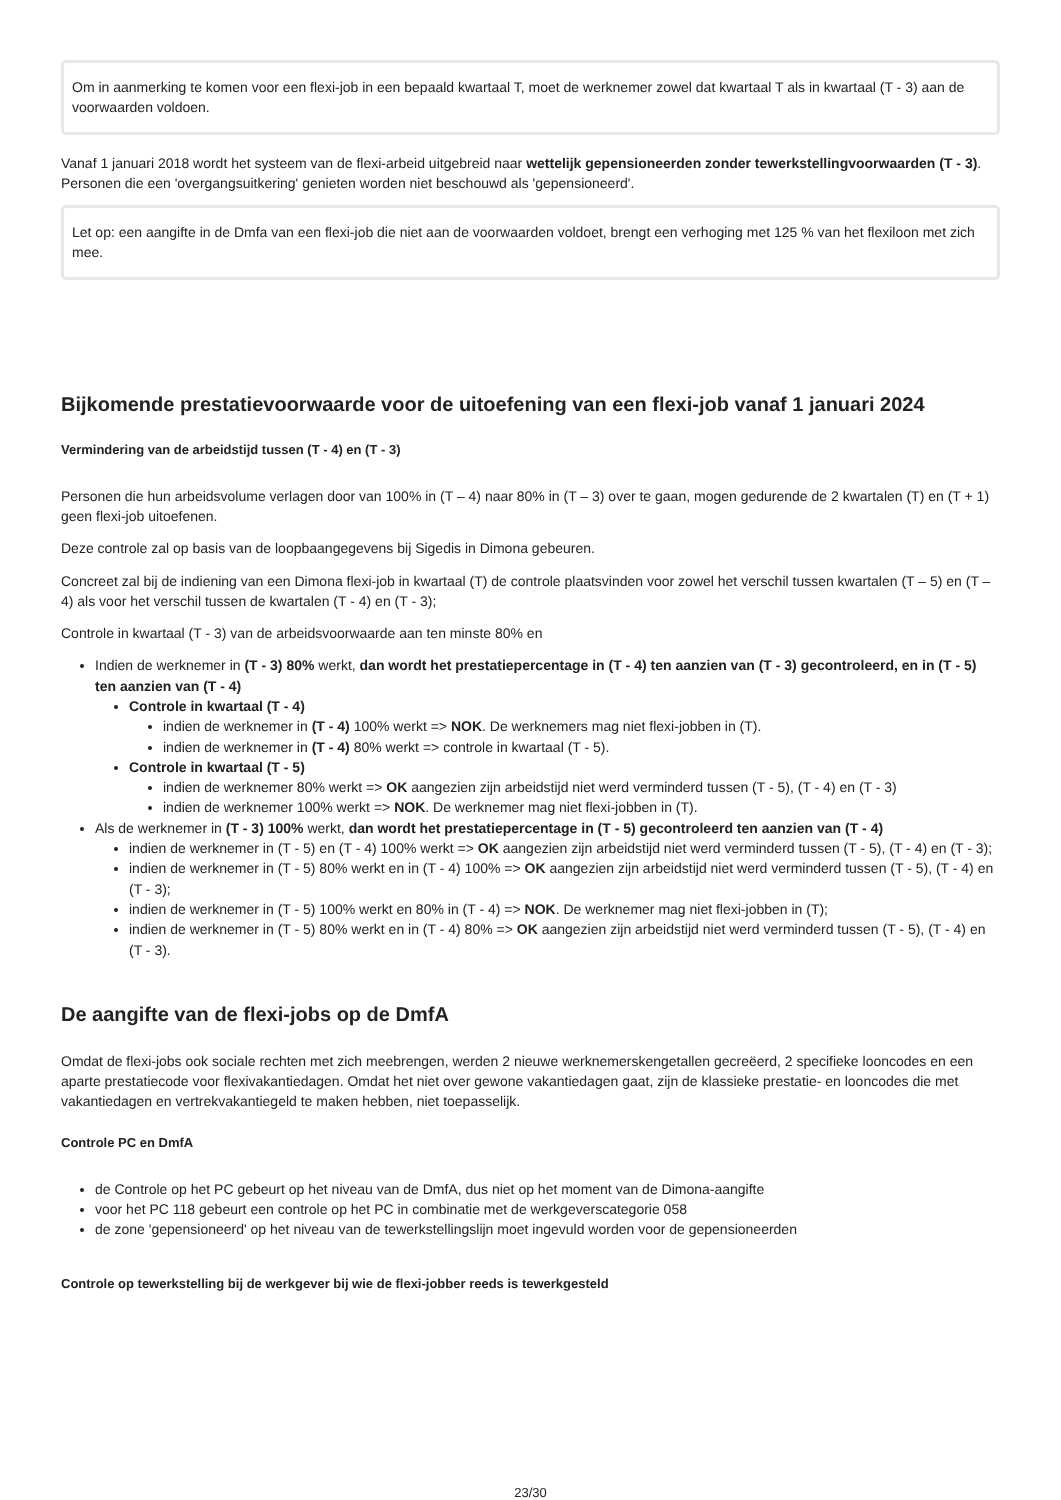Om in aanmerking te komen voor een flexi-job in een bepaald kwartaal T, moet de werknemer zowel dat kwartaal T als in kwartaal (T - 3) aan de voorwaarden voldoen.
Vanaf 1 januari 2018 wordt het systeem van de flexi-arbeid uitgebreid naar wettelijk gepensioneerden zonder tewerkstellingvoorwaarden (T - 3). Personen die een 'overgangsuitkering' genieten worden niet beschouwd als 'gepensioneerd'.
Let op: een aangifte in de Dmfa van een flexi-job die niet aan de voorwaarden voldoet, brengt een verhoging met 125 % van het flexiloon met zich mee.
Bijkomende prestatievoorwaarde voor de uitoefening van een flexi-job vanaf 1 januari 2024
Vermindering van de arbeidstijd tussen (T - 4) en (T - 3)
Personen die hun arbeidsvolume verlagen door van 100% in (T – 4) naar 80% in (T – 3) over te gaan, mogen gedurende de 2 kwartalen (T) en (T + 1) geen flexi-job uitoefenen.
Deze controle zal op basis van de loopbaangegevens bij Sigedis in Dimona gebeuren.
Concreet zal bij de indiening van een Dimona flexi-job in kwartaal (T) de controle plaatsvinden voor zowel het verschil tussen kwartalen (T – 5) en (T – 4) als voor het verschil tussen de kwartalen (T - 4) en (T - 3);
Controle in kwartaal (T - 3) van de arbeidsvoorwaarde aan ten minste 80% en
Indien de werknemer in (T - 3) 80% werkt, dan wordt het prestatiepercentage in (T - 4) ten aanzien van (T - 3) gecontroleerd, en in (T - 5) ten aanzien van (T - 4)
Controle in kwartaal (T - 4)
indien de werknemer in (T - 4) 100% werkt => NOK. De werknemers mag niet flexi-jobben in (T).
indien de werknemer in (T - 4) 80% werkt => controle in kwartaal (T - 5).
Controle in kwartaal (T - 5)
indien de werknemer 80% werkt => OK aangezien zijn arbeidstijd niet werd verminderd tussen (T - 5), (T - 4) en (T - 3)
indien de werknemer 100% werkt => NOK. De werknemer mag niet flexi-jobben in (T).
Als de werknemer in (T - 3) 100% werkt, dan wordt het prestatiepercentage in (T - 5) gecontroleerd ten aanzien van (T - 4)
indien de werknemer in (T - 5) en (T - 4) 100% werkt => OK aangezien zijn arbeidstijd niet werd verminderd tussen (T - 5), (T - 4) en (T - 3);
indien de werknemer in (T - 5) 80% werkt en in (T - 4) 100% => OK aangezien zijn arbeidstijd niet werd verminderd tussen (T - 5), (T - 4) en (T - 3);
indien de werknemer in (T - 5) 100% werkt en 80% in (T - 4) => NOK. De werknemer mag niet flexi-jobben in (T);
indien de werknemer in (T - 5) 80% werkt en in (T - 4) 80% => OK aangezien zijn arbeidstijd niet werd verminderd tussen (T - 5), (T - 4) en (T - 3).
De aangifte van de flexi-jobs op de DmfA
Omdat de flexi-jobs ook sociale rechten met zich meebrengen, werden 2 nieuwe werknemerskengetallen gecreëerd, 2 specifieke looncodes en een aparte prestatiecode voor flexivakantiedagen. Omdat het niet over gewone vakantiedagen gaat, zijn de klassieke prestatie- en looncodes die met vakantiedagen en vertrekvakantiegeld te maken hebben, niet toepasselijk.
Controle PC en DmfA
de Controle op het PC gebeurt op het niveau van de DmfA, dus niet op het moment van de Dimona-aangifte
voor het PC 118 gebeurt een controle op het PC in combinatie met de werkgeverscategorie 058
de zone 'gepensioneerd' op het niveau van de tewerkstellingslijn moet ingevuld worden voor de gepensioneerden
Controle op tewerkstelling bij de werkgever bij wie de flexi-jobber reeds is tewerkgesteld
23/30